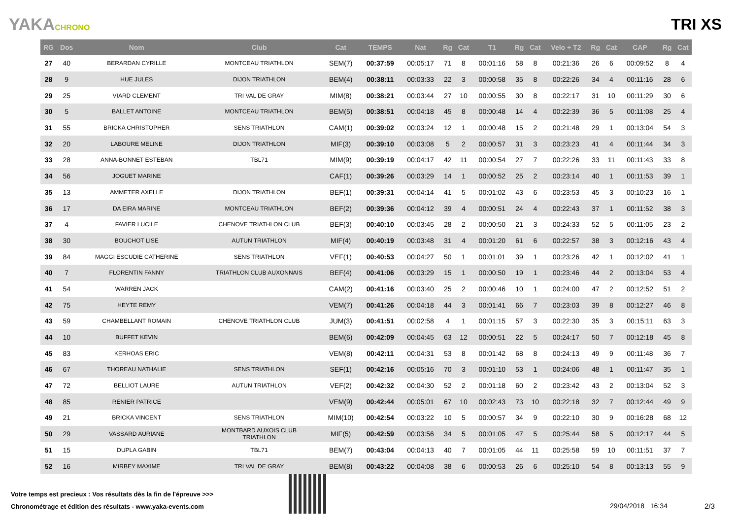YAKACHRONO
TRI XS
| RG | Dos | Nom | Club | Cat | TEMPS | Nat | Rg | Cat | T1 | Rg | Cat | Velo + T2 | Rg | Cat | CAP | Rg | Cat |
| --- | --- | --- | --- | --- | --- | --- | --- | --- | --- | --- | --- | --- | --- | --- | --- | --- | --- |
| 27 | 40 | BERARDAN CYRILLE | MONTCEAU TRIATHLON | SEM(7) | 00:37:59 | 00:05:17 | 71 | 8 | 00:01:16 | 58 | 8 | 00:21:36 | 26 | 6 | 00:09:52 | 8 | 4 |
| 28 | 9 | HUE JULES | DIJON TRIATHLON | BEM(4) | 00:38:11 | 00:03:33 | 22 | 3 | 00:00:58 | 35 | 8 | 00:22:26 | 34 | 4 | 00:11:16 | 28 | 6 |
| 29 | 25 | VIARD CLEMENT | TRI VAL DE GRAY | MIM(8) | 00:38:21 | 00:03:44 | 27 | 10 | 00:00:55 | 30 | 8 | 00:22:17 | 31 | 10 | 00:11:29 | 30 | 6 |
| 30 | 5 | BALLET ANTOINE | MONTCEAU TRIATHLON | BEM(5) | 00:38:51 | 00:04:18 | 45 | 8 | 00:00:48 | 14 | 4 | 00:22:39 | 36 | 5 | 00:11:08 | 25 | 4 |
| 31 | 55 | BRICKA CHRISTOPHER | SENS TRIATHLON | CAM(1) | 00:39:02 | 00:03:24 | 12 | 1 | 00:00:48 | 15 | 2 | 00:21:48 | 29 | 1 | 00:13:04 | 54 | 3 |
| 32 | 20 | LABOURE MELINE | DIJON TRIATHLON | MIF(3) | 00:39:10 | 00:03:08 | 5 | 2 | 00:00:57 | 31 | 3 | 00:23:23 | 41 | 4 | 00:11:44 | 34 | 3 |
| 33 | 28 | ANNA-BONNET ESTEBAN | TBL71 | MIM(9) | 00:39:19 | 00:04:17 | 42 | 11 | 00:00:54 | 27 | 7 | 00:22:26 | 33 | 11 | 00:11:43 | 33 | 8 |
| 34 | 56 | JOGUET MARINE | | CAF(1) | 00:39:26 | 00:03:29 | 14 | 1 | 00:00:52 | 25 | 2 | 00:23:14 | 40 | 1 | 00:11:53 | 39 | 1 |
| 35 | 13 | AMMETER AXELLE | DIJON TRIATHLON | BEF(1) | 00:39:31 | 00:04:14 | 41 | 5 | 00:01:02 | 43 | 6 | 00:23:53 | 45 | 3 | 00:10:23 | 16 | 1 |
| 36 | 17 | DA EIRA MARINE | MONTCEAU TRIATHLON | BEF(2) | 00:39:36 | 00:04:12 | 39 | 4 | 00:00:51 | 24 | 4 | 00:22:43 | 37 | 1 | 00:11:52 | 38 | 3 |
| 37 | 4 | FAVIER LUCILE | CHENOVE TRIATHLON CLUB | BEF(3) | 00:40:10 | 00:03:45 | 28 | 2 | 00:00:50 | 21 | 3 | 00:24:33 | 52 | 5 | 00:11:05 | 23 | 2 |
| 38 | 30 | BOUCHOT LISE | AUTUN TRIATHLON | MIF(4) | 00:40:19 | 00:03:48 | 31 | 4 | 00:01:20 | 61 | 6 | 00:22:57 | 38 | 3 | 00:12:16 | 43 | 4 |
| 39 | 84 | MAGGI ESCUDIE CATHERINE | SENS TRIATHLON | VEF(1) | 00:40:53 | 00:04:27 | 50 | 1 | 00:01:01 | 39 | 1 | 00:23:26 | 42 | 1 | 00:12:02 | 41 | 1 |
| 40 | 7 | FLORENTIN FANNY | TRIATHLON CLUB AUXONNAIS | BEF(4) | 00:41:06 | 00:03:29 | 15 | 1 | 00:00:50 | 19 | 1 | 00:23:46 | 44 | 2 | 00:13:04 | 53 | 4 |
| 41 | 54 | WARREN JACK | | CAM(2) | 00:41:16 | 00:03:40 | 25 | 2 | 00:00:46 | 10 | 1 | 00:24:00 | 47 | 2 | 00:12:52 | 51 | 2 |
| 42 | 75 | HEYTE REMY | | VEM(7) | 00:41:26 | 00:04:18 | 44 | 3 | 00:01:41 | 66 | 7 | 00:23:03 | 39 | 8 | 00:12:27 | 46 | 8 |
| 43 | 59 | CHAMBELLANT ROMAIN | CHENOVE TRIATHLON CLUB | JUM(3) | 00:41:51 | 00:02:58 | 4 | 1 | 00:01:15 | 57 | 3 | 00:22:30 | 35 | 3 | 00:15:11 | 63 | 3 |
| 44 | 10 | BUFFET KEVIN | | BEM(6) | 00:42:09 | 00:04:45 | 63 | 12 | 00:00:51 | 22 | 5 | 00:24:17 | 50 | 7 | 00:12:18 | 45 | 8 |
| 45 | 83 | KERHOAS ERIC | | VEM(8) | 00:42:11 | 00:04:31 | 53 | 8 | 00:01:42 | 68 | 8 | 00:24:13 | 49 | 9 | 00:11:48 | 36 | 7 |
| 46 | 67 | THOREAU NATHALIE | SENS TRIATHLON | SEF(1) | 00:42:16 | 00:05:16 | 70 | 3 | 00:01:10 | 53 | 1 | 00:24:06 | 48 | 1 | 00:11:47 | 35 | 1 |
| 47 | 72 | BELLIOT LAURE | AUTUN TRIATHLON | VEF(2) | 00:42:32 | 00:04:30 | 52 | 2 | 00:01:18 | 60 | 2 | 00:23:42 | 43 | 2 | 00:13:04 | 52 | 3 |
| 48 | 85 | RENIER PATRICE | | VEM(9) | 00:42:44 | 00:05:01 | 67 | 10 | 00:02:43 | 73 | 10 | 00:22:18 | 32 | 7 | 00:12:44 | 49 | 9 |
| 49 | 21 | BRICKA VINCENT | SENS TRIATHLON | MIM(10) | 00:42:54 | 00:03:22 | 10 | 5 | 00:00:57 | 34 | 9 | 00:22:10 | 30 | 9 | 00:16:28 | 68 | 12 |
| 50 | 29 | VASSARD AURIANE | MONTBARD AUXOIS CLUB TRIATHLON | MIF(5) | 00:42:59 | 00:03:56 | 34 | 5 | 00:01:05 | 47 | 5 | 00:25:44 | 58 | 5 | 00:12:17 | 44 | 5 |
| 51 | 15 | DUPLA GABIN | TBL71 | BEM(7) | 00:43:04 | 00:04:13 | 40 | 7 | 00:01:05 | 44 | 11 | 00:25:58 | 59 | 10 | 00:11:51 | 37 | 7 |
| 52 | 16 | MIRBEY MAXIME | TRI VAL DE GRAY | BEM(8) | 00:43:22 | 00:04:08 | 38 | 6 | 00:00:53 | 26 | 6 | 00:25:10 | 54 | 8 | 00:13:13 | 55 | 9 |
Votre temps est precieux : Vos résultats dès la fin de l'épreuve >>>
Chronométrage et édition des résultats - www.yaka-events.com
29/04/2018 16:34 2/3